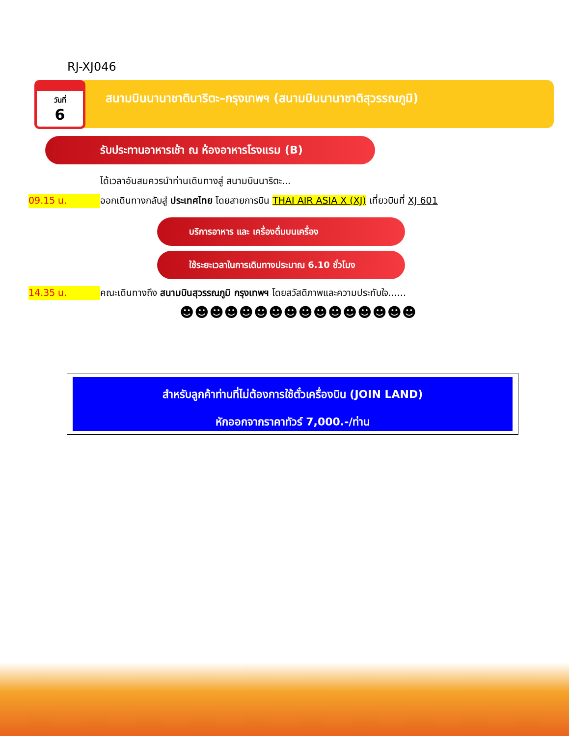RJ-XJ046
วันที่
6
สนามบินนานาชาตินาริตะ–กรุงเทพฯ (สนามบินนานาชาติสุวรรณภูมิ)
รับประทานอาหารเช้า ณ ห้องอาหารโรงแรม (B)
ได้เวลาอันสมควรนำท่านเดินทางสู่ สนามบินนาริตะ...
09.15 น. ออกเดินทางกลับสู่ ประเทศไทย โดยสายการบิน THAI AIR ASIA X (XJ) เที่ยวบินที่ XJ 601
บริการอาหาร และ เครื่องดื่มบนเครื่อง
ใช้ระยะเวลาในการเดินทางประมาณ 6.10 ชั่วโมง
14.35 น. คณะเดินทางถึง สนามบินสุวรรณภูมิ กรุงเทพฯ โดยสวัสดิภาพและความประทับใจ......
☻☻☻☻☻☻☻☻☻☻☻☻☻☻☻☻
สำหรับลูกค้าท่านที่ไม่ต้องการใช้ตั๋วเครื่องบิน (JOIN LAND)
หักออกจากราคาทัวร์ 7,000.-/ท่าน